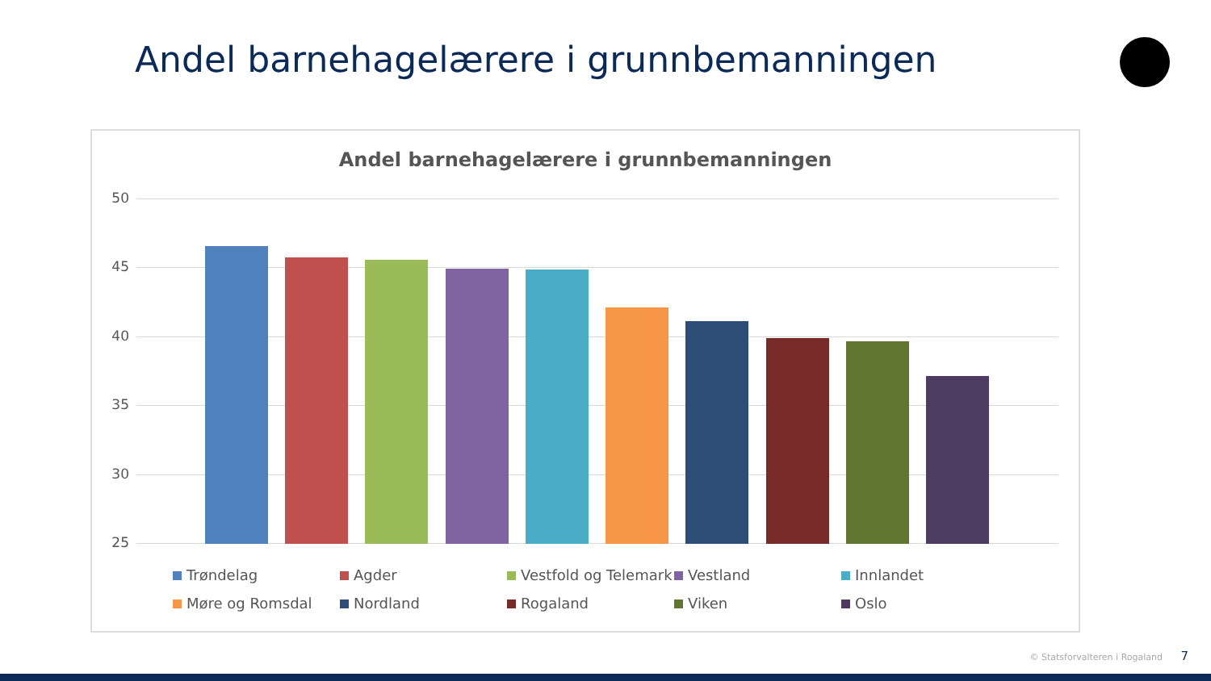Andel barnehagelærere i grunnbemanningen
Andel barnehagelærere i grunnbemanningen
50
45
40
35
30
25
Trøndelag
Agder
Vestfold og Telemark
Vestland
Innlandet
Møre og Romsdal
Nordland
Rogaland
Viken
Oslo
© Statsforvalteren i Rogaland 7